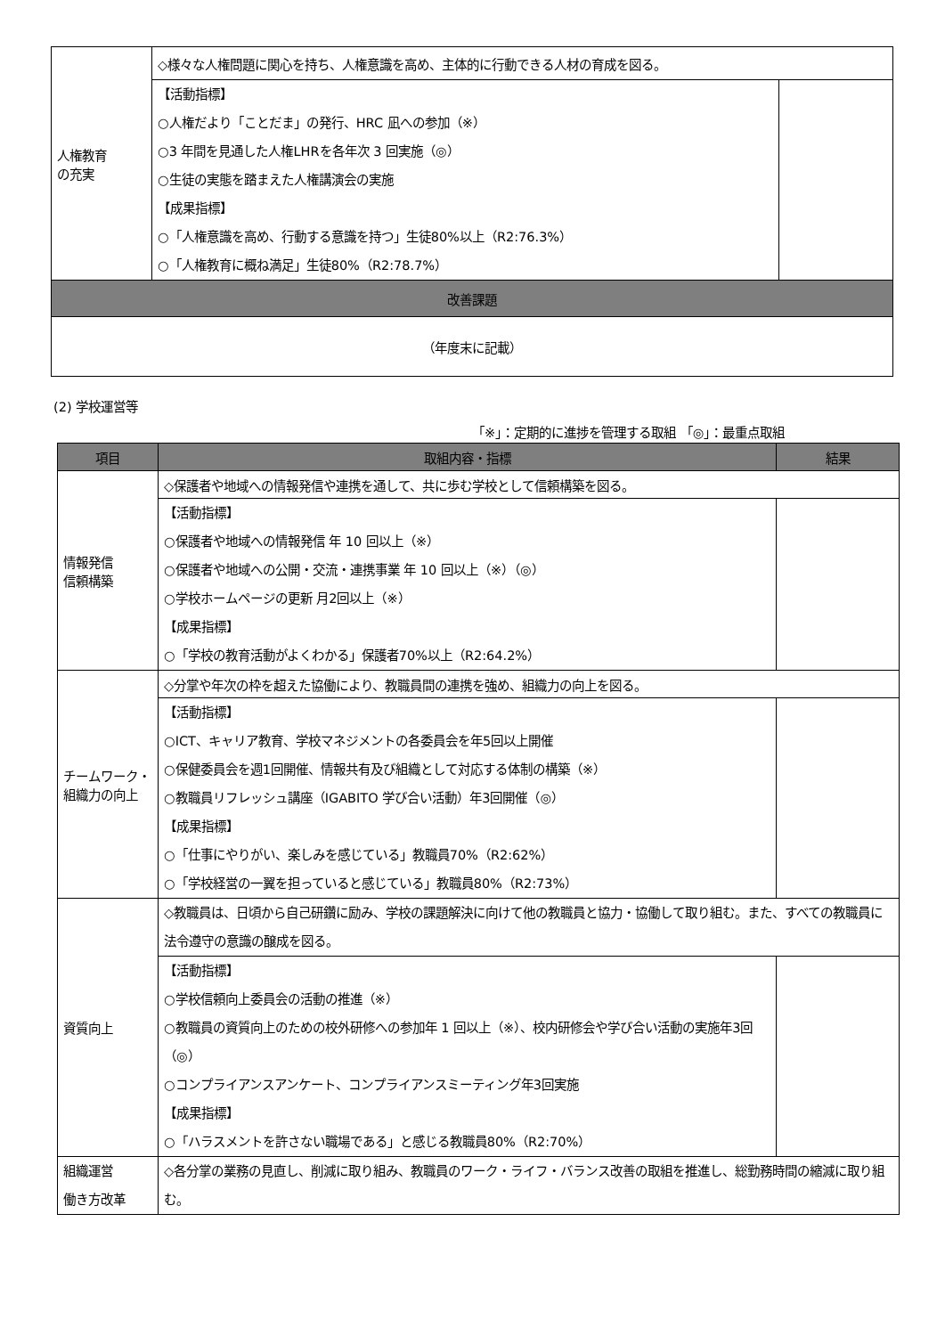| 人権教育 の充実 | ◇様々な人権問題に関心を持ち、人権意識を高め、主体的に行動できる人材の育成を図る。 | |
| | 【活動指標】 ○人権だより「ことだま」の発行、HRC 凪への参加（※） ○3 年間を見通した人権LHRを各年次 3 回実施（◎） ○生徒の実態を踏まえた人権講演会の実施 【成果指標】 ○「人権意識を高め、行動する意識を持つ」生徒80%以上（R2:76.3%） ○「人権教育に概ね満足」生徒80%（R2:78.7%） | |
| 改善課題 | | |
| （年度末に記載） | | |
(2) 学校運営等
「※」：定期的に進捗を管理する取組 「◎」：最重点取組
| 項目 | 取組内容・指標 | 結果 |
| --- | --- | --- |
| 情報発信 信頼構築 | ◇保護者や地域への情報発信や連携を通して、共に歩む学校として信頼構築を図る。 | |
| | 【活動指標】 ○保護者や地域への情報発信 年 10 回以上（※） ○保護者や地域への公開・交流・連携事業 年 10 回以上（※）（◎） ○学校ホームページの更新 月2回以上（※） 【成果指標】 ○「学校の教育活動がよくわかる」保護者70%以上（R2:64.2%） | |
| チームワーク・組織力の向上 | ◇分掌や年次の枠を超えた協働により、教職員間の連携を強め、組織力の向上を図る。 | |
| | 【活動指標】 ○ICT、キャリア教育、学校マネジメントの各委員会を年5回以上開催 ○保健委員会を週1回開催、情報共有及び組織として対応する体制の構築（※） ○教職員リフレッシュ講座（IGABITO 学び合い活動）年3回開催（◎） 【成果指標】 ○「仕事にやりがい、楽しみを感じている」教職員70%（R2:62%） ○「学校経営の一翼を担っていると感じている」教職員80%（R2:73%） | |
| 資質向上 | ◇教職員は、日頃から自己研鑽に励み、学校の課題解決に向けて他の教職員と協力・協働して取り組む。また、すべての教職員に法令遵守の意識の醸成を図る。 | |
| | 【活動指標】 ○学校信頼向上委員会の活動の推進（※） ○教職員の資質向上のための校外研修への参加年 1 回以上（※）、校内研修会や学び合い活動の実施年3回（◎） ○コンプライアンスアンケート、コンプライアンスミーティング年3回実施 【成果指標】 ○「ハラスメントを許さない職場である」と感じる教職員80%（R2:70%） | |
| 組織運営 働き方改革 | ◇各分掌の業務の見直し、削減に取り組み、教職員のワーク・ライフ・バランス改善の取組を推進し、総勤務時間の縮減に取り組む。 | |